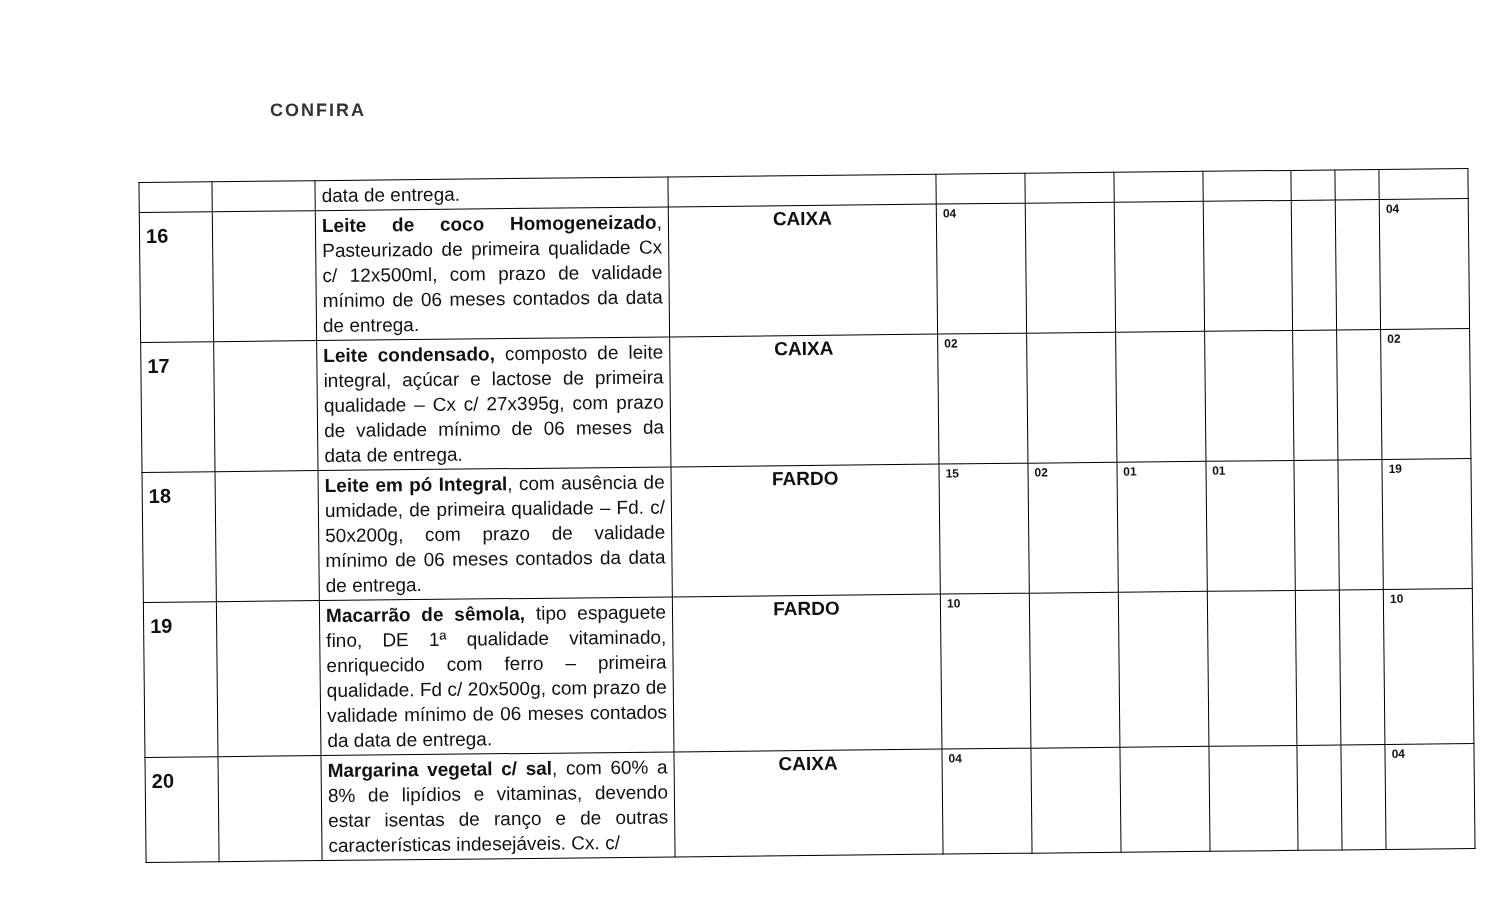CONFIRA
| | | data de entrega. | | | | | | | | |
| 16 | | Leite de coco Homogeneizado , Pasteurizado de primeira qualidade Cx c/ 12x500ml, com prazo de validade mínimo de 06 meses contados da data de entrega. | CAIXA | 04 | | | | | | 04 |
| 17 | | Leite condensado, composto de leite integral, açúcar e lactose de primeira qualidade – Cx c/ 27x395g, com prazo de validade mínimo de 06 meses da data de entrega. | CAIXA | 02 | | | | | | 02 |
| 18 | | Leite em pó Integral , com ausência de umidade, de primeira qualidade – Fd. c/ 50x200g, com prazo de validade mínimo de 06 meses contados da data de entrega. | FARDO | 15 | 02 | 01 | 01 | | | 19 |
| 19 | | Macarrão de sêmola, tipo espaguete fino, DE 1ª qualidade vitaminado, enriquecido com ferro – primeira qualidade. Fd c/ 20x500g, com prazo de validade mínimo de 06 meses contados da data de entrega. | FARDO | 10 | | | | | | 10 |
| 20 | | Margarina vegetal c/ sal , com 60% a 8% de lipídios e vitaminas, devendo estar isentas de ranço e de outras características indesejáveis. Cx. c/ | CAIXA | 04 | | | | | | 04 |